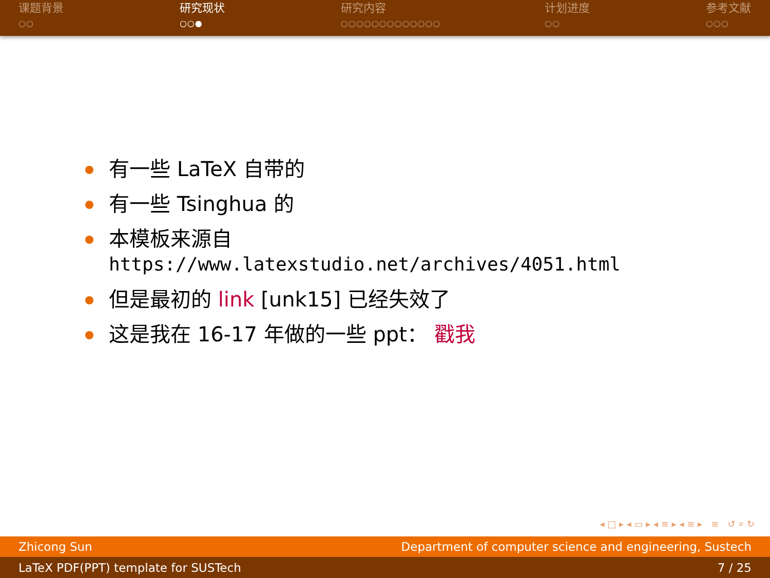课题背景
○○
研究现状
○○●
研究内容
○○○○○○○○○○○○○
计划进度
○○
参考文献
○○○
有一些 LaTeX 自带的
有一些 Tsinghua 的
本模板来源自
https://www.latexstudio.net/archives/4051.html
但是最初的 link [unk15] 已经失效了
这是我在 16-17 年做的一些 ppt： 戳我
◂ □ ▸ ◂ ▭ ▸ ◂ ≡ ▸ ◂ ≡ ▸ ≡ ↺ ⌕ ↻
Zhicong Sun Department of computer science and engineering, Sustech
LaTeX PDF(PPT) template for SUSTech 7 / 25